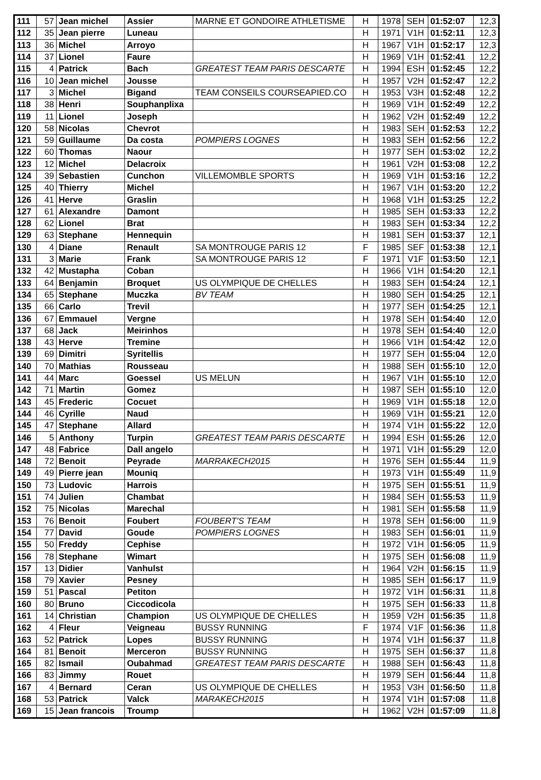| 111 | 57 | Jean michel | Assier | MARNE ET GONDOIRE ATHLETISME | H | 1978 | SEH | 01:52:07 | 12,3 |
| 112 | 35 | Jean pierre | Luneau | | H | 1971 | V1H | 01:52:11 | 12,3 |
| 113 | 36 | Michel | Arroyo | | H | 1967 | V1H | 01:52:17 | 12,3 |
| 114 | 37 | Lionel | Faure | | H | 1969 | V1H | 01:52:41 | 12,2 |
| 115 | 4 | Patrick | Bach | GREATEST TEAM PARIS DESCARTE | H | 1994 | ESH | 01:52:45 | 12,2 |
| 116 | 10 | Jean michel | Jousse | | H | 1957 | V2H | 01:52:47 | 12,2 |
| 117 | 3 | Michel | Bigand | TEAM CONSEILS COURSEAPIED.CO | H | 1953 | V3H | 01:52:48 | 12,2 |
| 118 | 38 | Henri | Souphanplixa | | H | 1969 | V1H | 01:52:49 | 12,2 |
| 119 | 11 | Lionel | Joseph | | H | 1962 | V2H | 01:52:49 | 12,2 |
| 120 | 58 | Nicolas | Chevrot | | H | 1983 | SEH | 01:52:53 | 12,2 |
| 121 | 59 | Guillaume | Da costa | POMPIERS LOGNES | H | 1983 | SEH | 01:52:56 | 12,2 |
| 122 | 60 | Thomas | Naour | | H | 1977 | SEH | 01:53:02 | 12,2 |
| 123 | 12 | Michel | Delacroix | | H | 1961 | V2H | 01:53:08 | 12,2 |
| 124 | 39 | Sebastien | Cunchon | VILLEMOMBLE SPORTS | H | 1969 | V1H | 01:53:16 | 12,2 |
| 125 | 40 | Thierry | Michel | | H | 1967 | V1H | 01:53:20 | 12,2 |
| 126 | 41 | Herve | Graslin | | H | 1968 | V1H | 01:53:25 | 12,2 |
| 127 | 61 | Alexandre | Damont | | H | 1985 | SEH | 01:53:33 | 12,2 |
| 128 | 62 | Lionel | Brat | | H | 1983 | SEH | 01:53:34 | 12,2 |
| 129 | 63 | Stephane | Hennequin | | H | 1981 | SEH | 01:53:37 | 12,1 |
| 130 | 4 | Diane | Renault | SA MONTROUGE PARIS 12 | F | 1985 | SEF | 01:53:38 | 12,1 |
| 131 | 3 | Marie | Frank | SA MONTROUGE PARIS 12 | F | 1971 | V1F | 01:53:50 | 12,1 |
| 132 | 42 | Mustapha | Coban | | H | 1966 | V1H | 01:54:20 | 12,1 |
| 133 | 64 | Benjamin | Broquet | US OLYMPIQUE DE CHELLES | H | 1983 | SEH | 01:54:24 | 12,1 |
| 134 | 65 | Stephane | Muczka | BV TEAM | H | 1980 | SEH | 01:54:25 | 12,1 |
| 135 | 66 | Carlo | Trevil | | H | 1977 | SEH | 01:54:25 | 12,1 |
| 136 | 67 | Emmauel | Vergne | | H | 1978 | SEH | 01:54:40 | 12,0 |
| 137 | 68 | Jack | Meirinhos | | H | 1978 | SEH | 01:54:40 | 12,0 |
| 138 | 43 | Herve | Tremine | | H | 1966 | V1H | 01:54:42 | 12,0 |
| 139 | 69 | Dimitri | Syritellis | | H | 1977 | SEH | 01:55:04 | 12,0 |
| 140 | 70 | Mathias | Rousseau | | H | 1988 | SEH | 01:55:10 | 12,0 |
| 141 | 44 | Marc | Goessel | US MELUN | H | 1967 | V1H | 01:55:10 | 12,0 |
| 142 | 71 | Martin | Gomez | | H | 1987 | SEH | 01:55:10 | 12,0 |
| 143 | 45 | Frederic | Cocuet | | H | 1969 | V1H | 01:55:18 | 12,0 |
| 144 | 46 | Cyrille | Naud | | H | 1969 | V1H | 01:55:21 | 12,0 |
| 145 | 47 | Stephane | Allard | | H | 1974 | V1H | 01:55:22 | 12,0 |
| 146 | 5 | Anthony | Turpin | GREATEST TEAM PARIS DESCARTE | H | 1994 | ESH | 01:55:26 | 12,0 |
| 147 | 48 | Fabrice | Dall angelo | | H | 1971 | V1H | 01:55:29 | 12,0 |
| 148 | 72 | Benoit | Peyrade | MARRAKECH2015 | H | 1976 | SEH | 01:55:44 | 11,9 |
| 149 | 49 | Pierre jean | Mouniq | | H | 1973 | V1H | 01:55:49 | 11,9 |
| 150 | 73 | Ludovic | Harrois | | H | 1975 | SEH | 01:55:51 | 11,9 |
| 151 | 74 | Julien | Chambat | | H | 1984 | SEH | 01:55:53 | 11,9 |
| 152 | 75 | Nicolas | Marechal | | H | 1981 | SEH | 01:55:58 | 11,9 |
| 153 | 76 | Benoit | Foubert | FOUBERT'S TEAM | H | 1978 | SEH | 01:56:00 | 11,9 |
| 154 | 77 | David | Goude | POMPIERS LOGNES | H | 1983 | SEH | 01:56:01 | 11,9 |
| 155 | 50 | Freddy | Cephise | | H | 1972 | V1H | 01:56:05 | 11,9 |
| 156 | 78 | Stephane | Wimart | | H | 1975 | SEH | 01:56:08 | 11,9 |
| 157 | 13 | Didier | Vanhulst | | H | 1964 | V2H | 01:56:15 | 11,9 |
| 158 | 79 | Xavier | Pesney | | H | 1985 | SEH | 01:56:17 | 11,9 |
| 159 | 51 | Pascal | Petiton | | H | 1972 | V1H | 01:56:31 | 11,8 |
| 160 | 80 | Bruno | Ciccodicola | | H | 1975 | SEH | 01:56:33 | 11,8 |
| 161 | 14 | Christian | Champion | US OLYMPIQUE DE CHELLES | H | 1959 | V2H | 01:56:35 | 11,8 |
| 162 | 4 | Fleur | Veigneau | BUSSY RUNNING | F | 1974 | V1F | 01:56:36 | 11,8 |
| 163 | 52 | Patrick | Lopes | BUSSY RUNNING | H | 1974 | V1H | 01:56:37 | 11,8 |
| 164 | 81 | Benoit | Merceron | BUSSY RUNNING | H | 1975 | SEH | 01:56:37 | 11,8 |
| 165 | 82 | Ismail | Oubahmad | GREATEST TEAM PARIS DESCARTE | H | 1988 | SEH | 01:56:43 | 11,8 |
| 166 | 83 | Jimmy | Rouet | | H | 1979 | SEH | 01:56:44 | 11,8 |
| 167 | 4 | Bernard | Ceran | US OLYMPIQUE DE CHELLES | H | 1953 | V3H | 01:56:50 | 11,8 |
| 168 | 53 | Patrick | Valck | MARAKECH2015 | H | 1974 | V1H | 01:57:08 | 11,8 |
| 169 | 15 | Jean francois | Troump | | H | 1962 | V2H | 01:57:09 | 11,8 |